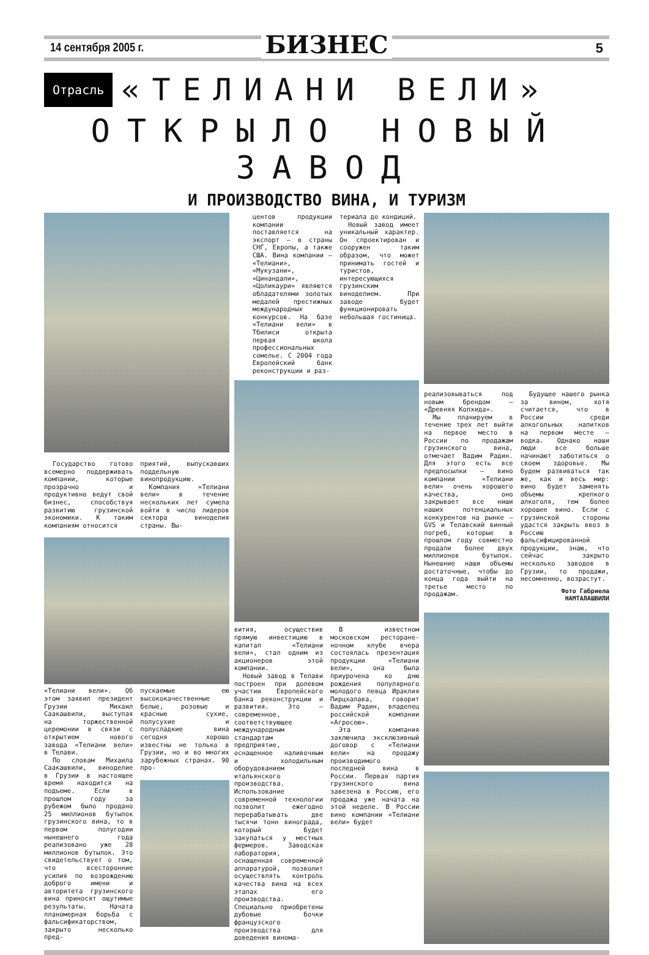14 сентября 2005 г.
БИЗНЕС
5
Отрасль
«ТЕЛИАНИ ВЕЛИ»
ОТКРЫЛО НОВЫЙ ЗАВОД
И ПРОИЗВОДСТВО ВИНА, И ТУРИЗМ
Государство готово всемерно поддерживать компании, которые прозрачно и продуктивно ведут свой бизнес, способствуя развитию грузинской экономики. К таким компаниям относится
приятий, выпускавших поддельную винопродукцию.
Компания «Телиани вели» в течение нескольких лет сумела войти в число лидеров сектора виноделия страны. Вы-
«Телиани вели». Об этом заявил президент Грузии Михаил Саакашвили, выступая на торжественной церемонии в связи с открытием нового завода «Телиани вели» в Телави.
По словам Михаила Саакашвили, виноделие в Грузии в настоящее время находится на подъеме. Если в прошлом году за рубежом было продано 25 миллионов бутылок грузинского вина, то в первом полугодии нынешнего года реализовано уже 28 миллионов бутылок. Это свидетельствует о том, что всесторонние усилия по возрождению доброго имени и авторитета грузинского вина приносят ощутимые результаты. Начата планомерная борьба с фальсификаторством, закрыто несколько пред-
пускаемые ею высококачественные белые, розовые и красные сухие, полусухие и полусладкие вина сегодня хорошо известны не только в Грузии, но и во многих зарубежных странах. 90 про-
центов продукции компании поставляется на экспорт – в страны СНГ, Европы, а также США. Вина компании – «Телиани», «Мукузани», «Цинандали», «Цоликаури» являются обладателями золотых медалей престижных международных конкурсов. На базе «Телиани вели» в Тбилиси открыта первая школа профессиональных сомелье. С 2004 года Европейский банк реконструкции и раз-
териала до кондиций.
Новый завод имеет уникальный характер. Он спроектирован и сооружен таким образом, что может принимать гостей и туристов, интересующихся грузинским виноделием. При заводе будет функционировать небольшая гостиница.
вития, осуществив прямую инвестицию в капитал «Телиани вели», стал одним из акционеров этой компании.
Новый завод в Телави построен при долевом участии Европейского банка реконструкции и развития. Это – современное, соответствующее международным стандартам предприятие, оснащенное наливочным и холодильным оборудованием итальянского производства. Использование современной технологии позволит ежегодно перерабатывать две тысячи тонн винограда, который будет закупаться у местных фермеров. Заводская лаборатория, оснащенная современной аппаратурой, позволит осуществлять контроль качества вина на всех этапах его производства. Специально приобретены дубовые бочки французского производства для доведения винома-
В известном московском ресторане-ночном клубе вчера состоялась презентация продукции «Телиани вели», она была приурочена ко дню рождения популярного молодого певца Ираклия Пирцхалава, говорит Вадим Радин, владелец российской компании «Агросею».
Эта компания заключила эксклюзивный договор с «Телиани вели» на продажу производимого последней вина в России. Первая партия грузинского вина завезена в Россию, его продажа уже начата на этой неделе. В России вино компании «Телиани вели» будет
реализовываться под новым брендом – «Древняя Колхида».
Мы планируем в течение трех лет выйти на первое место в России по продажам грузинского вина, отмечает Вадим Радин. Для этого есть все предпосылки – вино компании «Телиани вели» очень хорошего качества, оно закрывает все ниши наших потенциальных конкурентов на рынке – GVS и Телавский винный погреб, которые в прошлом году совместно продали более двух миллионов бутылок. Нынешние наши объемы достаточные, чтобы до конца года выйти на третье место по продажам.
Будущее нашего рынка за вином, хотя считается, что в России среди алкогольных напитков на первом месте – водка. Однако наши люди все больше начинают заботиться о своем здоровье. Мы будем развиваться так же, как и весь мир: вино будет заменять объемы крепкого алкоголя, тем более хорошее вино. Если с грузинской стороны удастся закрыть ввоз в Россию фальсифицированной продукции, знаю, что сейчас закрыто несколько заводов в Грузии, то продажи, несомненно, возрастут.
Фото Габриела
НАМТАЛАШВИЛИ